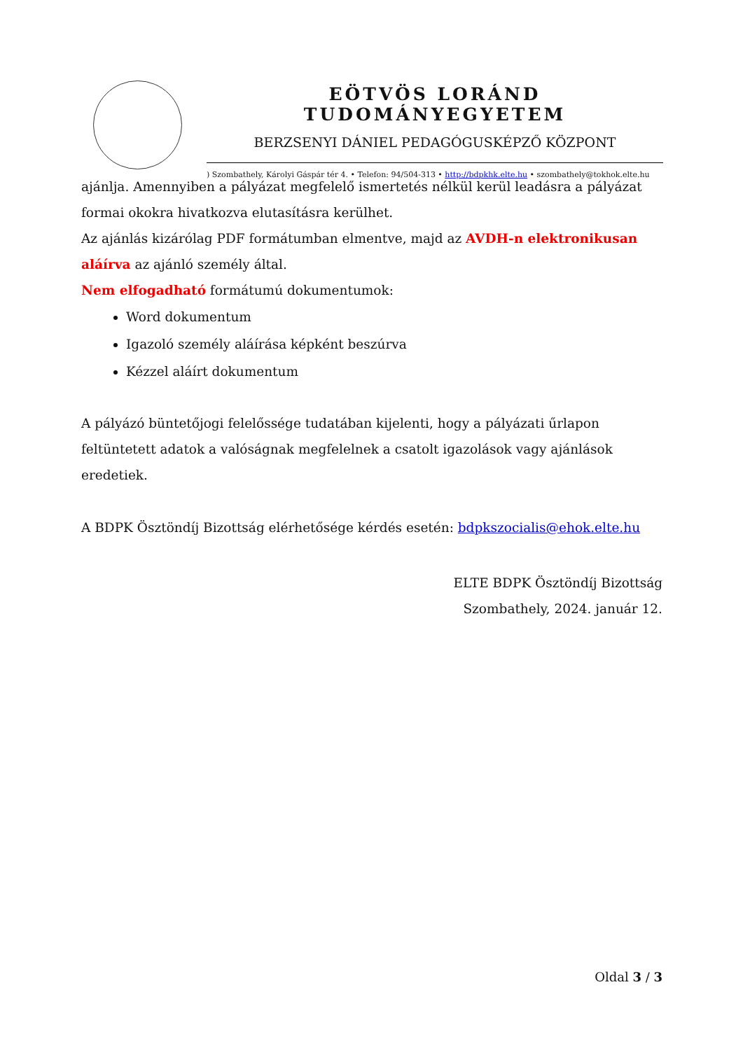EÖTVÖS LORÁND TUDOMÁNYEGYETEM
BERZSENYI DÁNIEL PEDAGÓGUSKÉPZŐ KÖZPONT
) Szombathely, Károlyi Gáspár tér 4. • Telefon: 94/504-313 • http://bdpkhk.elte.hu • szombathely@tokhok.elte.hu
ajánlja. Amennyiben a pályázat megfelelő ismertetés nélkül kerül leadásra a pályázat formai okokra hivatkozva elutasításra kerülhet.
Az ajánlás kizárólag PDF formátumban elmentve, majd az AVDH-n elektronikusan aláírva az ajánló személy által.
Nem elfogadható formátumú dokumentumok:
Word dokumentum
Igazoló személy aláírása képként beszúrva
Kézzel aláírt dokumentum
A pályázó büntetőjogi felelőssége tudatában kijelenti, hogy a pályázati űrlapon feltüntetett adatok a valóságnak megfelelnek a csatolt igazolások vagy ajánlások eredetiek.
A BDPK Ösztöndíj Bizottság elérhetősége kérdés esetén: bdpkszocialis@ehok.elte.hu
ELTE BDPK Ösztöndíj Bizottság
Szombathely, 2024. január 12.
Oldal 3 / 3